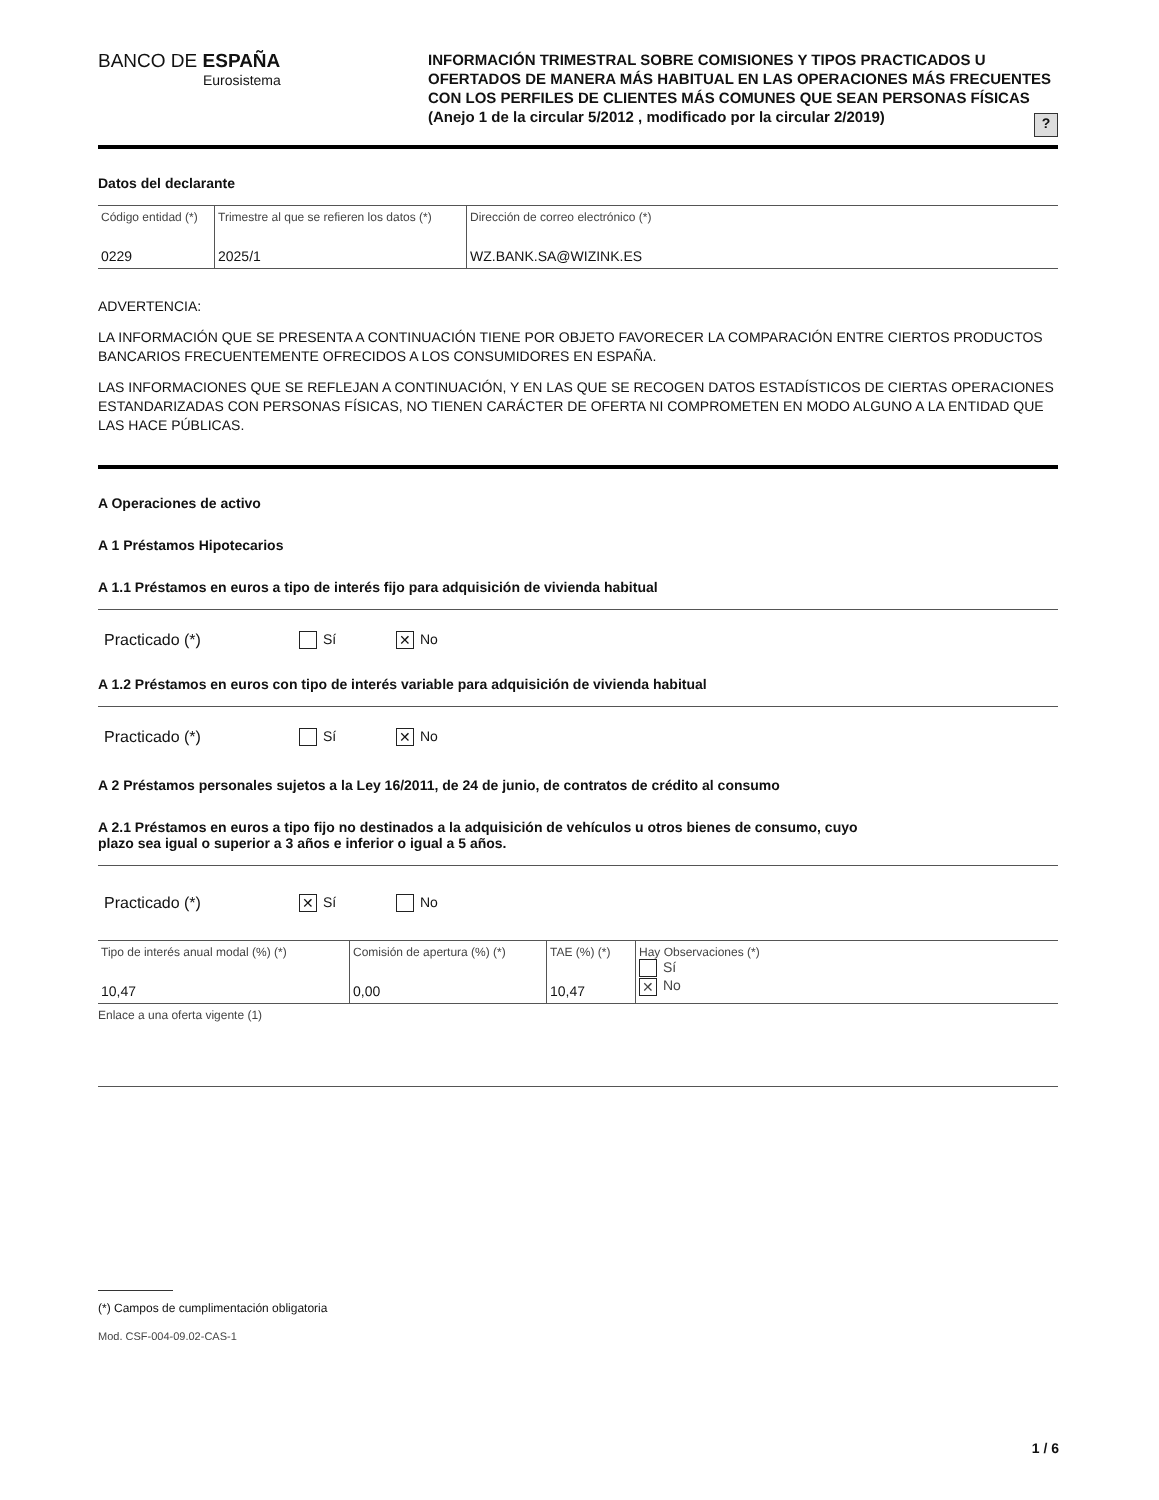BANCO DE ESPAÑA
Eurosistema
INFORMACIÓN TRIMESTRAL SOBRE COMISIONES Y TIPOS PRACTICADOS U OFERTADOS DE MANERA MÁS HABITUAL EN LAS OPERACIONES MÁS FRECUENTES CON LOS PERFILES DE CLIENTES MÁS COMUNES QUE SEAN PERSONAS FÍSICAS (Anejo 1 de la circular 5/2012 , modificado por la circular 2/2019)
?
Datos del declarante
| Código entidad (*) 0229 | Trimestre al que se refieren los datos (*) 2025/1 | Dirección de correo electrónico (*) WZ.BANK.SA@WIZINK.ES |
ADVERTENCIA:
LA INFORMACIÓN QUE SE PRESENTA A CONTINUACIÓN TIENE POR OBJETO FAVORECER LA COMPARACIÓN ENTRE CIERTOS PRODUCTOS BANCARIOS FRECUENTEMENTE OFRECIDOS A LOS CONSUMIDORES EN ESPAÑA.
LAS INFORMACIONES QUE SE REFLEJAN A CONTINUACIÓN, Y EN LAS QUE SE RECOGEN DATOS ESTADÍSTICOS DE CIERTAS OPERACIONES ESTANDARIZADAS CON PERSONAS FÍSICAS, NO TIENEN CARÁCTER DE OFERTA NI COMPROMETEN EN MODO ALGUNO A LA ENTIDAD QUE LAS HACE PÚBLICAS.
A Operaciones de activo
A 1 Préstamos Hipotecarios
A 1.1 Préstamos en euros a tipo de interés fijo para adquisición de vivienda habitual
Practicado (*) Sí ✕ No
A 1.2 Préstamos en euros con tipo de interés variable para adquisición de vivienda habitual
Practicado (*) Sí ✕ No
A 2 Préstamos personales sujetos a la Ley 16/2011, de 24 de junio, de contratos de crédito al consumo
A 2.1 Préstamos en euros a tipo fijo no destinados a la adquisición de vehículos u otros bienes de consumo, cuyo
plazo sea igual o superior a 3 años e inferior o igual a 5 años.
Practicado (*) ✕ Sí No
| Tipo de interés anual modal (%) (*) 10,47 | Comisión de apertura (%) (*) 0,00 | TAE (%) (*) 10,47 | Hay Observaciones (*) Sí ✕ No |
Enlace a una oferta vigente (1)
(*) Campos de cumplimentación obligatoria
Mod. CSF-004-09.02-CAS-1
1 / 6